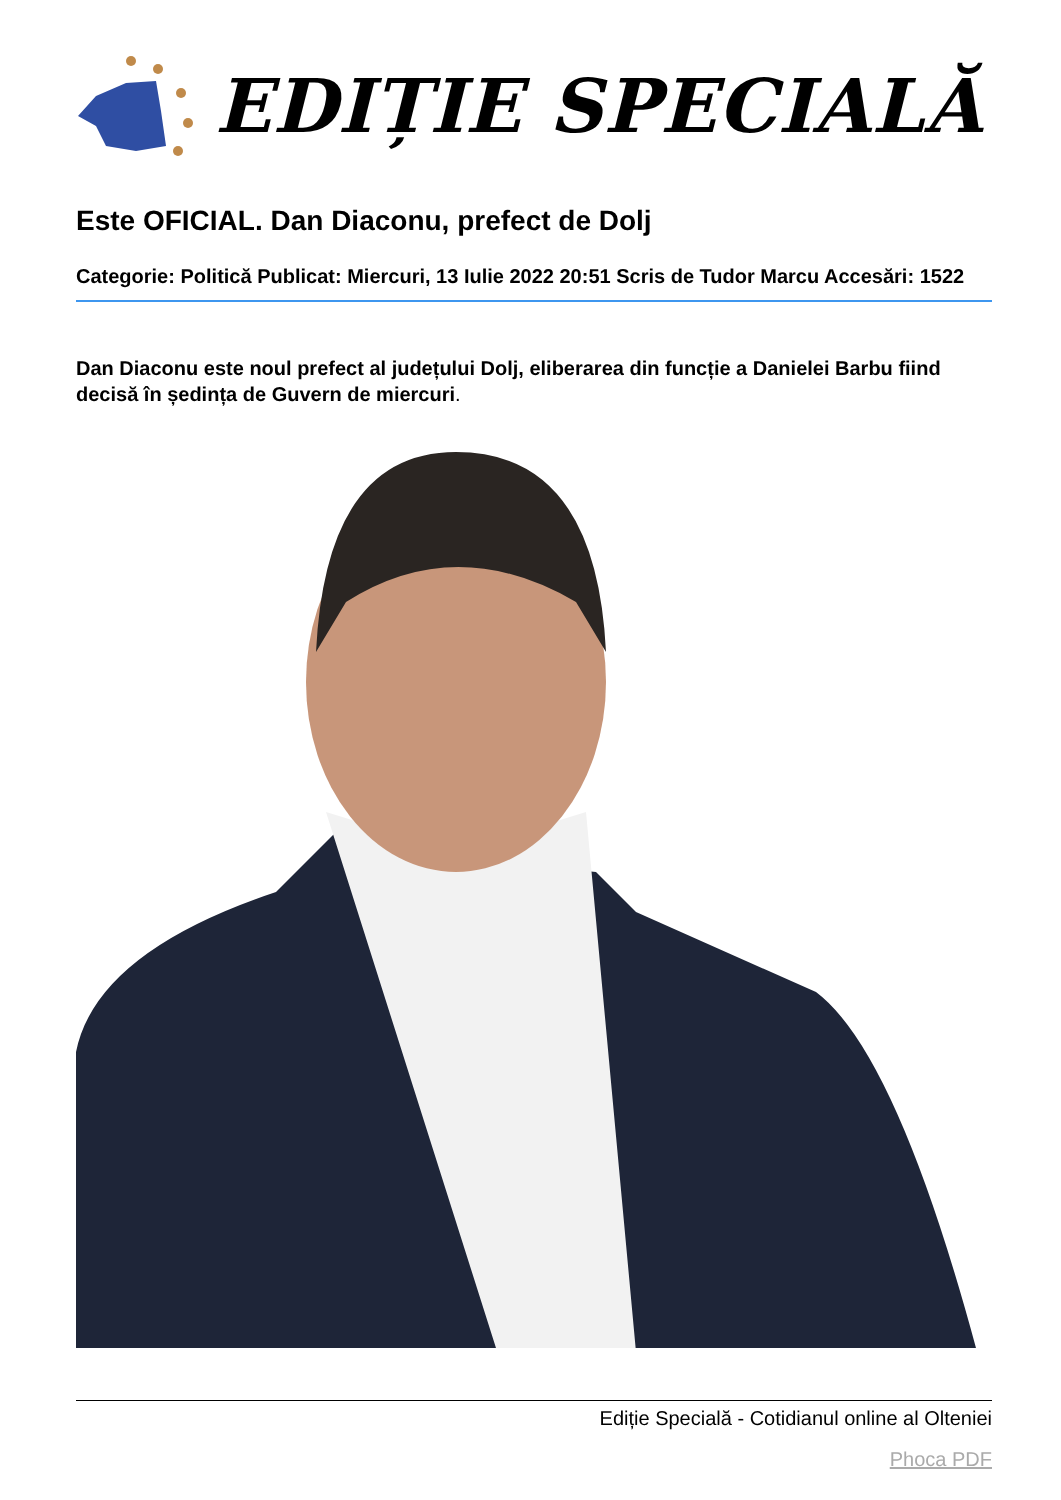EDIȚIE SPECIALĂ
Este OFICIAL. Dan Diaconu, prefect de Dolj
Categorie: Politică Publicat: Miercuri, 13 Iulie 2022 20:51 Scris de Tudor Marcu Accesări: 1522
Dan Diaconu este noul prefect al județului Dolj, eliberarea din funcție a Danielei Barbu fiind decisă în ședința de Guvern de miercuri.
Ediție Specială - Cotidianul online al Olteniei
Phoca PDF